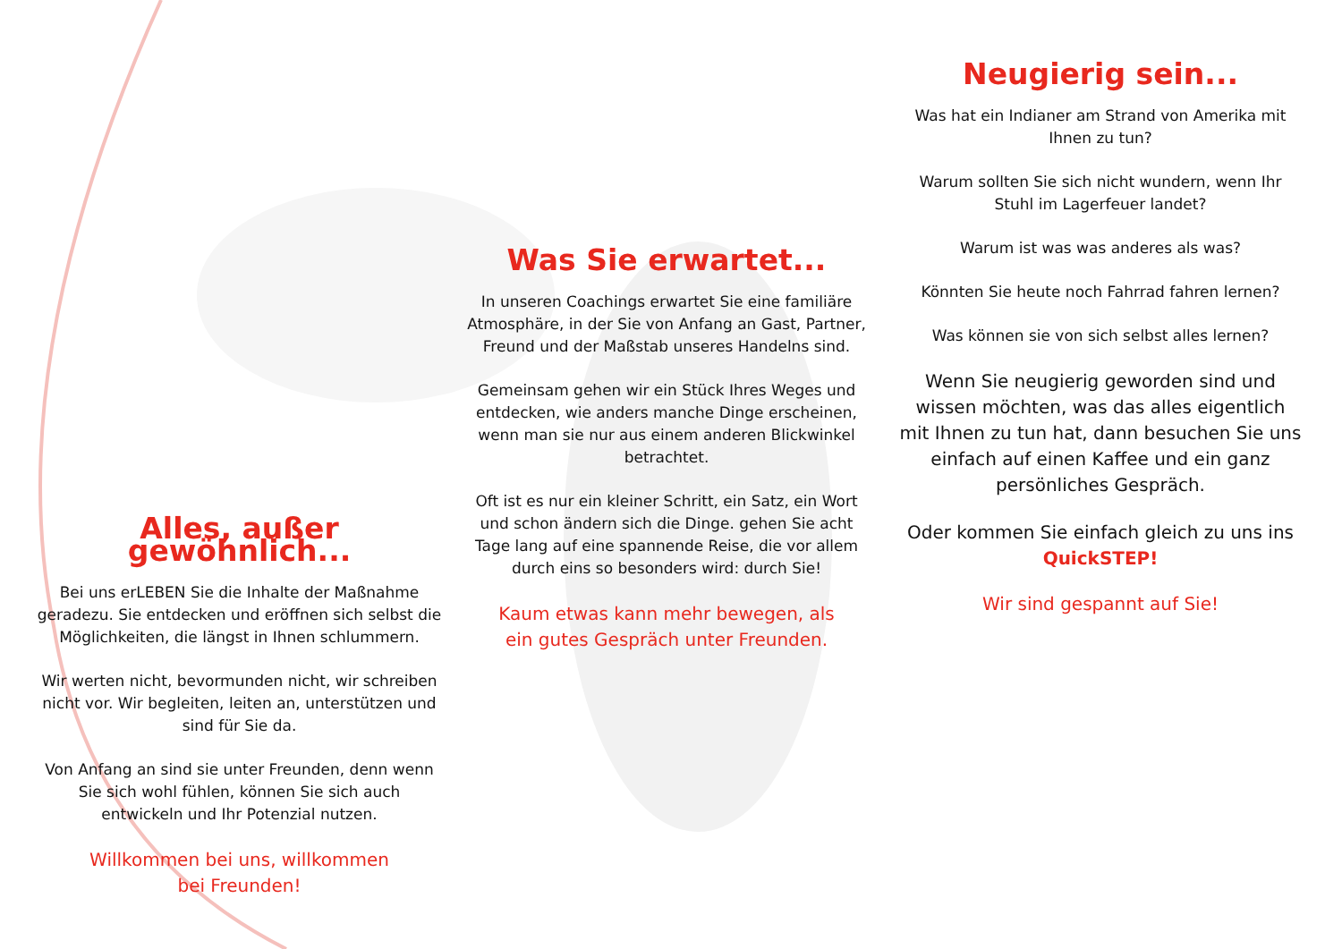Alles, außer gewöhnlich...
Bei uns erLEBEN Sie die Inhalte der Maßnahme geradezu. Sie entdecken und eröffnen sich selbst die Möglichkeiten, die längst in Ihnen schlummern.
Wir werten nicht, bevormunden nicht, wir schreiben nicht vor. Wir begleiten, leiten an, unterstützen und sind für Sie da.
Von Anfang an sind sie unter Freunden, denn wenn Sie sich wohl fühlen, können Sie sich auch entwickeln und Ihr Potenzial nutzen.
Willkommen bei uns, willkommen bei Freunden!
Was Sie erwartet...
In unseren Coachings erwartet Sie eine familiäre Atmosphäre, in der Sie von Anfang an Gast, Partner, Freund und der Maßstab unseres Handelns sind.
Gemeinsam gehen wir ein Stück Ihres Weges und entdecken, wie anders manche Dinge erscheinen, wenn man sie nur aus einem anderen Blickwinkel betrachtet.
Oft ist es nur ein kleiner Schritt, ein Satz, ein Wort und schon ändern sich die Dinge. gehen Sie acht Tage lang auf eine spannende Reise, die vor allem durch eins so besonders wird: durch Sie!
Kaum etwas kann mehr bewegen, als ein gutes Gespräch unter Freunden.
Neugierig sein...
Was hat ein Indianer am Strand von Amerika mit Ihnen zu tun?
Warum sollten Sie sich nicht wundern, wenn Ihr Stuhl im Lagerfeuer landet?
Warum ist was was anderes als was?
Könnten Sie heute noch Fahrrad fahren lernen?
Was können sie von sich selbst alles lernen?
Wenn Sie neugierig geworden sind und wissen möchten, was das alles eigentlich mit Ihnen zu tun hat, dann besuchen Sie uns einfach auf einen Kaffee und ein ganz persönliches Gespräch.
Oder kommen Sie einfach gleich zu uns ins QuickSTEP!
Wir sind gespannt auf Sie!